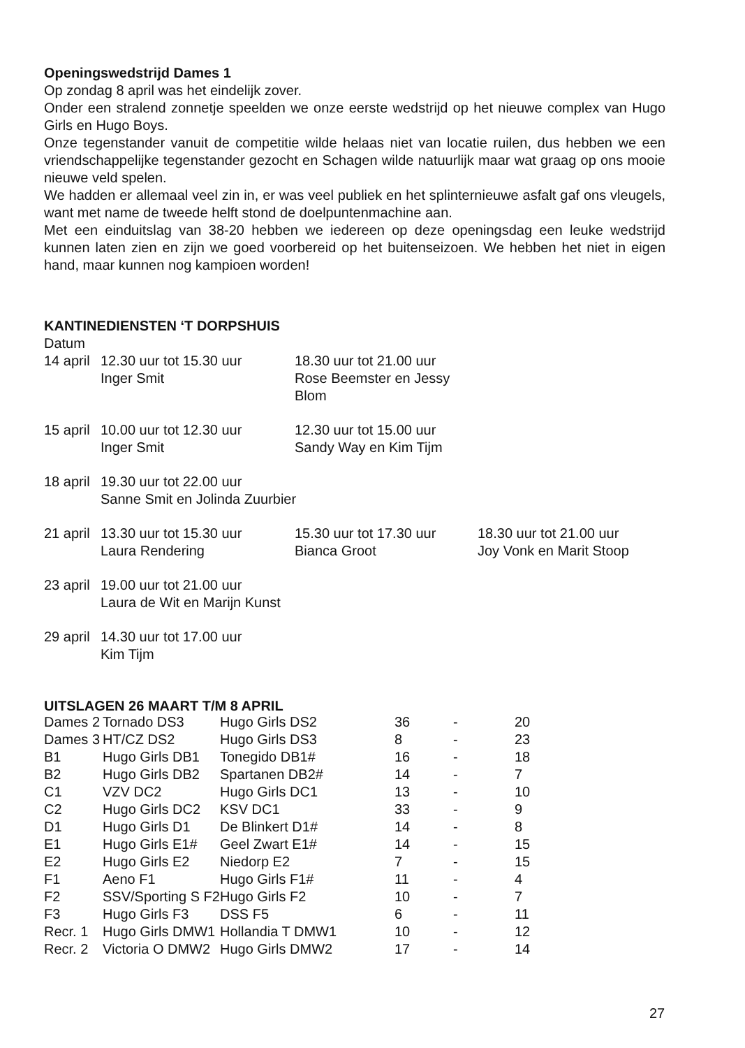Openingswedstrijd Dames 1
Op zondag 8 april was het eindelijk zover.
Onder een stralend zonnetje speelden we onze eerste wedstrijd op het nieuwe complex van Hugo Girls en Hugo Boys.
Onze tegenstander vanuit de competitie wilde helaas niet van locatie ruilen, dus hebben we een vriendschappelijke tegenstander gezocht en Schagen wilde natuurlijk maar wat graag op ons mooie nieuwe veld spelen.
We hadden er allemaal veel zin in, er was veel publiek en het splinternieuwe asfalt gaf ons vleugels, want met name de tweede helft stond de doelpuntenmachine aan.
Met een einduitslag van 38-20 hebben we iedereen op deze openingsdag een leuke wedstrijd kunnen laten zien en zijn we goed voorbereid op het buitenseizoen. We hebben het niet in eigen hand, maar kunnen nog kampioen worden!
KANTINEDIENSTEN ‘T DORPSHUIS
Datum
| 14 april | 12.30 uur tot 15.30 uur Inger Smit | 18.30 uur tot 21.00 uur Rose Beemster en Jessy Blom | |
| 15 april | 10.00 uur tot 12.30 uur Inger Smit | 12.30 uur tot 15.00 uur Sandy Way en Kim Tijm | |
| 18 april | 19.30 uur tot 22.00 uur Sanne Smit en Jolinda Zuurbier | | |
| 21 april | 13.30 uur tot 15.30 uur Laura Rendering | 15.30 uur tot 17.30 uur Bianca Groot | 18.30 uur tot 21.00 uur Joy Vonk en Marit Stoop |
| 23 april | 19.00 uur tot 21.00 uur Laura de Wit en Marijn Kunst | | |
| 29 april | 14.30 uur tot 17.00 uur Kim Tijm | | |
UITSLAGEN 26 MAART T/M 8 APRIL
| Dames 2 | Tornado DS3 | Hugo Girls DS2 | 36 | - | 20 |
| Dames 3 | HT/CZ DS2 | Hugo Girls DS3 | 8 | - | 23 |
| B1 | Hugo Girls DB1 | Tonegido DB1# | 16 | - | 18 |
| B2 | Hugo Girls DB2 | Spartanen DB2# | 14 | - | 7 |
| C1 | VZV DC2 | Hugo Girls DC1 | 13 | - | 10 |
| C2 | Hugo Girls DC2 | KSV DC1 | 33 | - | 9 |
| D1 | Hugo Girls D1 | De Blinkert D1# | 14 | - | 8 |
| E1 | Hugo Girls E1# | Geel Zwart E1# | 14 | - | 15 |
| E2 | Hugo Girls E2 | Niedorp E2 | 7 | - | 15 |
| F1 | Aeno F1 | Hugo Girls F1# | 11 | - | 4 |
| F2 | SSV/Sporting S F2 | Hugo Girls F2 | 10 | - | 7 |
| F3 | Hugo Girls F3 | DSS F5 | 6 | - | 11 |
| Recr. 1 | Hugo Girls DMW1 | Hollandia T DMW1 | 10 | - | 12 |
| Recr. 2 | Victoria O DMW2 | Hugo Girls DMW2 | 17 | - | 14 |
27